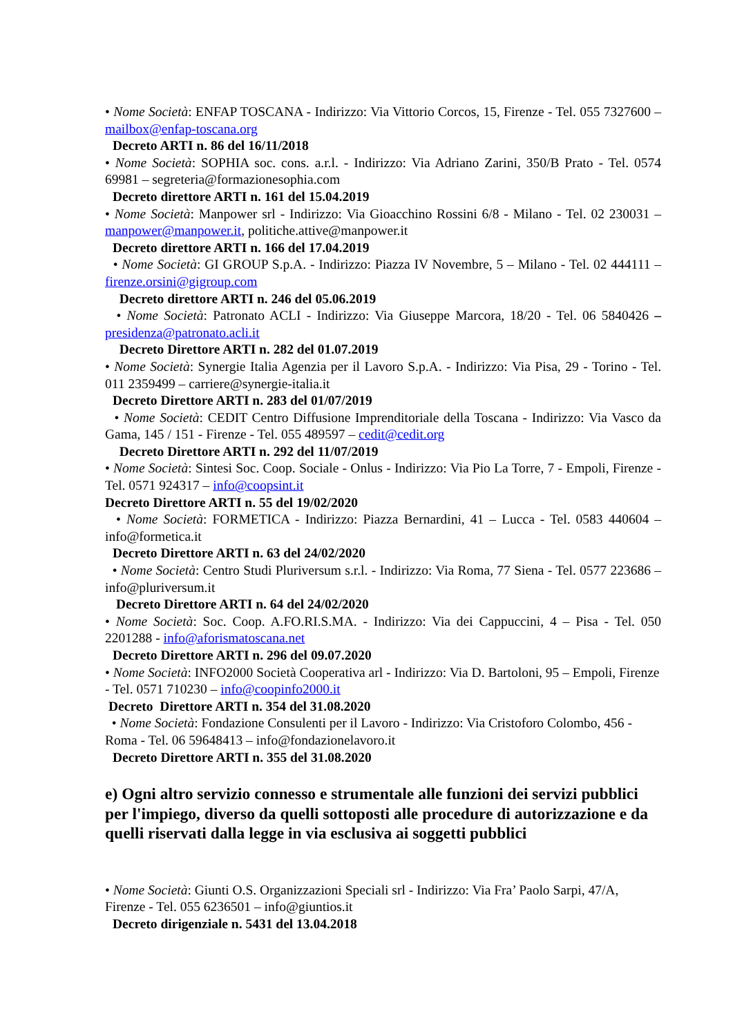• Nome Società: ENFAP TOSCANA - Indirizzo: Via Vittorio Corcos, 15, Firenze - Tel. 055 7327600 – mailbox@enfap-toscana.org
Decreto ARTI n. 86 del 16/11/2018
• Nome Società: SOPHIA soc. cons. a.r.l. - Indirizzo: Via Adriano Zarini, 350/B Prato - Tel. 0574 69981 – segreteria@formazionesophia.com
Decreto direttore ARTI n. 161 del 15.04.2019
• Nome Società: Manpower srl - Indirizzo: Via Gioacchino Rossini 6/8 - Milano - Tel. 02 230031 – manpower@manpower.it, politiche.attive@manpower.it
Decreto direttore ARTI n. 166 del 17.04.2019
• Nome Società: GI GROUP S.p.A. - Indirizzo: Piazza IV Novembre, 5 – Milano - Tel. 02 444111 – firenze.orsini@gigroup.com
Decreto direttore ARTI n. 246 del 05.06.2019
• Nome Società: Patronato ACLI - Indirizzo: Via Giuseppe Marcora, 18/20 - Tel. 06 5840426 – presidenza@patronato.acli.it
Decreto Direttore ARTI n. 282 del 01.07.2019
• Nome Società: Synergie Italia Agenzia per il Lavoro S.p.A. - Indirizzo: Via Pisa, 29 - Torino - Tel. 011 2359499 – carriere@synergie-italia.it
Decreto Direttore ARTI n. 283 del 01/07/2019
• Nome Società: CEDIT Centro Diffusione Imprenditoriale della Toscana - Indirizzo: Via Vasco da Gama, 145 / 151 - Firenze - Tel. 055 489597 – cedit@cedit.org
Decreto Direttore ARTI n. 292 del 11/07/2019
• Nome Società: Sintesi Soc. Coop. Sociale - Onlus - Indirizzo: Via Pio La Torre, 7 - Empoli, Firenze - Tel. 0571 924317 – info@coopsint.it
Decreto Direttore ARTI n. 55 del 19/02/2020
• Nome Società: FORMETICA - Indirizzo: Piazza Bernardini, 41 – Lucca - Tel. 0583 440604 –info@formetica.it
Decreto Direttore ARTI n. 63 del 24/02/2020
• Nome Società: Centro Studi Pluriversum s.r.l. - Indirizzo: Via Roma, 77 Siena - Tel. 0577 223686 –info@pluriversum.it
Decreto Direttore ARTI n. 64 del 24/02/2020
• Nome Società: Soc. Coop. A.FO.RI.S.MA. - Indirizzo: Via dei Cappuccini, 4 – Pisa - Tel. 050 2201288 - info@aforismatoscana.net
Decreto Direttore ARTI n. 296 del 09.07.2020
• Nome Società: INFO2000 Società Cooperativa arl - Indirizzo: Via D. Bartoloni, 95 – Empoli, Firenze - Tel. 0571 710230 – info@coopinfo2000.it
Decreto Direttore ARTI n. 354 del 31.08.2020
• Nome Società: Fondazione Consulenti per il Lavoro - Indirizzo: Via Cristoforo Colombo, 456 - Roma - Tel. 06 59648413 – info@fondazionelavoro.it
Decreto Direttore ARTI n. 355 del 31.08.2020
e) Ogni altro servizio connesso e strumentale alle funzioni dei servizi pubblici per l'impiego, diverso da quelli sottoposti alle procedure di autorizzazione e da quelli riservati dalla legge in via esclusiva ai soggetti pubblici
• Nome Società: Giunti O.S. Organizzazioni Speciali srl - Indirizzo: Via Fra’ Paolo Sarpi, 47/A, Firenze - Tel. 055 6236501 – info@giuntios.it
Decreto dirigenziale n. 5431 del 13.04.2018